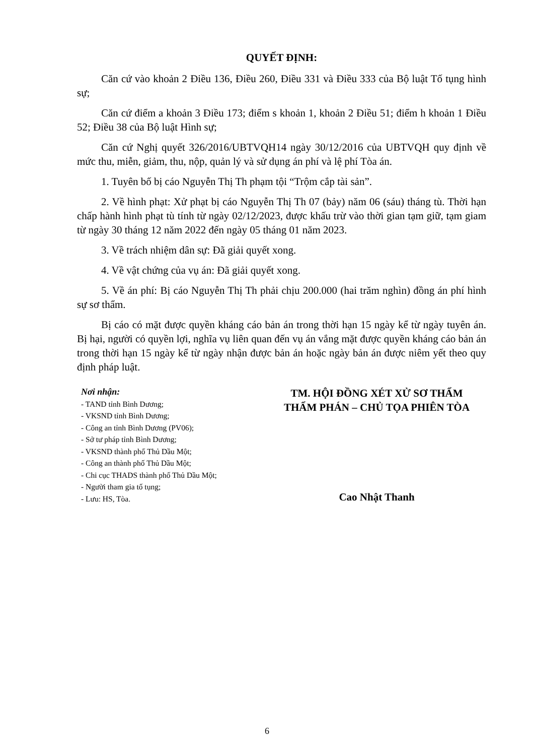QUYẾT ĐỊNH:
Căn cứ vào khoản 2 Điều 136, Điều 260, Điều 331 và Điều 333 của Bộ luật Tố tụng hình sự;
Căn cứ điểm a khoản 3 Điều 173; điểm s khoản 1, khoản 2 Điều 51; điểm h khoản 1 Điều 52; Điều 38 của Bộ luật Hình sự;
Căn cứ Nghị quyết 326/2016/UBTVQH14 ngày 30/12/2016 của UBTVQH quy định về mức thu, miễn, giảm, thu, nộp, quản lý và sử dụng án phí và lệ phí Tòa án.
1. Tuyên bố bị cáo Nguyễn Thị Th phạm tội “Trộm cắp tài sản”.
2. Về hình phạt: Xử phạt bị cáo Nguyễn Thị Th 07 (bảy) năm 06 (sáu) tháng tù. Thời hạn chấp hành hình phạt tù tính từ ngày 02/12/2023, được khấu trừ vào thời gian tạm giữ, tạm giam từ ngày 30 tháng 12 năm 2022 đến ngày 05 tháng 01 năm 2023.
3. Về trách nhiệm dân sự: Đã giải quyết xong.
4. Về vật chứng của vụ án: Đã giải quyết xong.
5. Về án phí: Bị cáo Nguyễn Thị Th phải chịu 200.000 (hai trăm nghìn) đồng án phí hình sự sơ thẩm.
Bị cáo có mặt được quyền kháng cáo bản án trong thời hạn 15 ngày kể từ ngày tuyên án. Bị hại, người có quyền lợi, nghĩa vụ liên quan đến vụ án vắng mặt được quyền kháng cáo bản án trong thời hạn 15 ngày kể từ ngày nhận được bản án hoặc ngày bản án được niêm yết theo quy định pháp luật.
Nơi nhận:
- TAND tỉnh Bình Dương;
- VKSND tỉnh Bình Dương;
- Công an tỉnh Bình Dương (PV06);
- Sở tư pháp tỉnh Bình Dương;
- VKSND thành phố Thủ Dầu Một;
- Công an thành phố Thủ Dầu Một;
- Chi cục THADS thành phố Thủ Dầu Một;
- Người tham gia tố tụng;
- Lưu: HS, Tòa.
TM. HỘI ĐỒNG XÉT XỬ SƠ THẨM
THẨM PHÁN – CHỦ TỌA PHIÊN TÒA
Cao Nhật Thanh
6